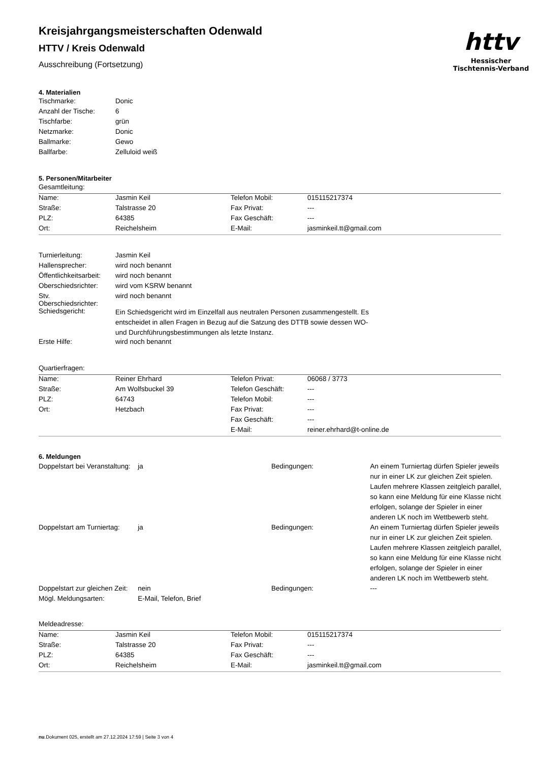httv
Hessischer Tischtennis-Verband
Kreisjahrgangsmeisterschaften Odenwald
HTTV / Kreis Odenwald
Ausschreibung (Fortsetzung)
4. Materialien
| Tischmarke: | Donic |
| Anzahl der Tische: | 6 |
| Tischfarbe: | grün |
| Netzmarke: | Donic |
| Ballmarke: | Gewo |
| Ballfarbe: | Zelluloid weiß |
5. Personen/Mitarbeiter
Gesamtleitung:
| Name: | Jasmin Keil | Telefon Mobil: | 015115217374 |
| Straße: | Talstrasse 20 | Fax Privat: | --- |
| PLZ: | 64385 | Fax Geschäft: | --- |
| Ort: | Reichelsheim | E-Mail: | jasminkeil.tt@gmail.com |
| Turnierleitung: | Jasmin Keil |
| Hallensprecher: | wird noch benannt |
| Öffentlichkeitsarbeit: | wird noch benannt |
| Oberschiedsrichter: | wird vom KSRW benannt |
| Stv. Oberschiedsrichter: | wird noch benannt |
| Schiedsgericht: | Ein Schiedsgericht wird im Einzelfall aus neutralen Personen zusammengestellt. Es entscheidet in allen Fragen in Bezug auf die Satzung des DTTB sowie dessen WO- und Durchführungsbestimmungen als letzte Instanz. |
| Erste Hilfe: | wird noch benannt |
Quartierfragen:
| Name: | Reiner Ehrhard | Telefon Privat: | 06068 / 3773 |
| Straße: | Am Wolfsbuckel 39 | Telefon Geschäft: | --- |
| PLZ: | 64743 | Telefon Mobil: | --- |
| Ort: | Hetzbach | Fax Privat: | --- |
| | | Fax Geschäft: | --- |
| | | E-Mail: | reiner.ehrhard@t-online.de |
6. Meldungen
| Doppelstart bei Veranstaltung: | ja | Bedingungen: | An einem Turniertag dürfen Spieler jeweils nur in einer LK zur gleichen Zeit spielen. Laufen mehrere Klassen zeitgleich parallel, so kann eine Meldung für eine Klasse nicht erfolgen, solange der Spieler in einer anderen LK noch im Wettbewerb steht. |
| Doppelstart am Turniertag: | ja | Bedingungen: | An einem Turniertag dürfen Spieler jeweils nur in einer LK zur gleichen Zeit spielen. Laufen mehrere Klassen zeitgleich parallel, so kann eine Meldung für eine Klasse nicht erfolgen, solange der Spieler in einer anderen LK noch im Wettbewerb steht. |
| Doppelstart zur gleichen Zeit: | nein | Bedingungen: | --- |
| Mögl. Meldungsarten: | E-Mail, Telefon, Brief | | |
Meldeadresse:
| Name: | Jasmin Keil | Telefon Mobil: | 015115217374 |
| Straße: | Talstrasse 20 | Fax Privat: | --- |
| PLZ: | 64385 | Fax Geschäft: | --- |
| Ort: | Reichelsheim | E-Mail: | jasminkeil.tt@gmail.com |
nu.Dokument 025, erstellt am 27.12.2024 17:59 | Seite 3 von 4